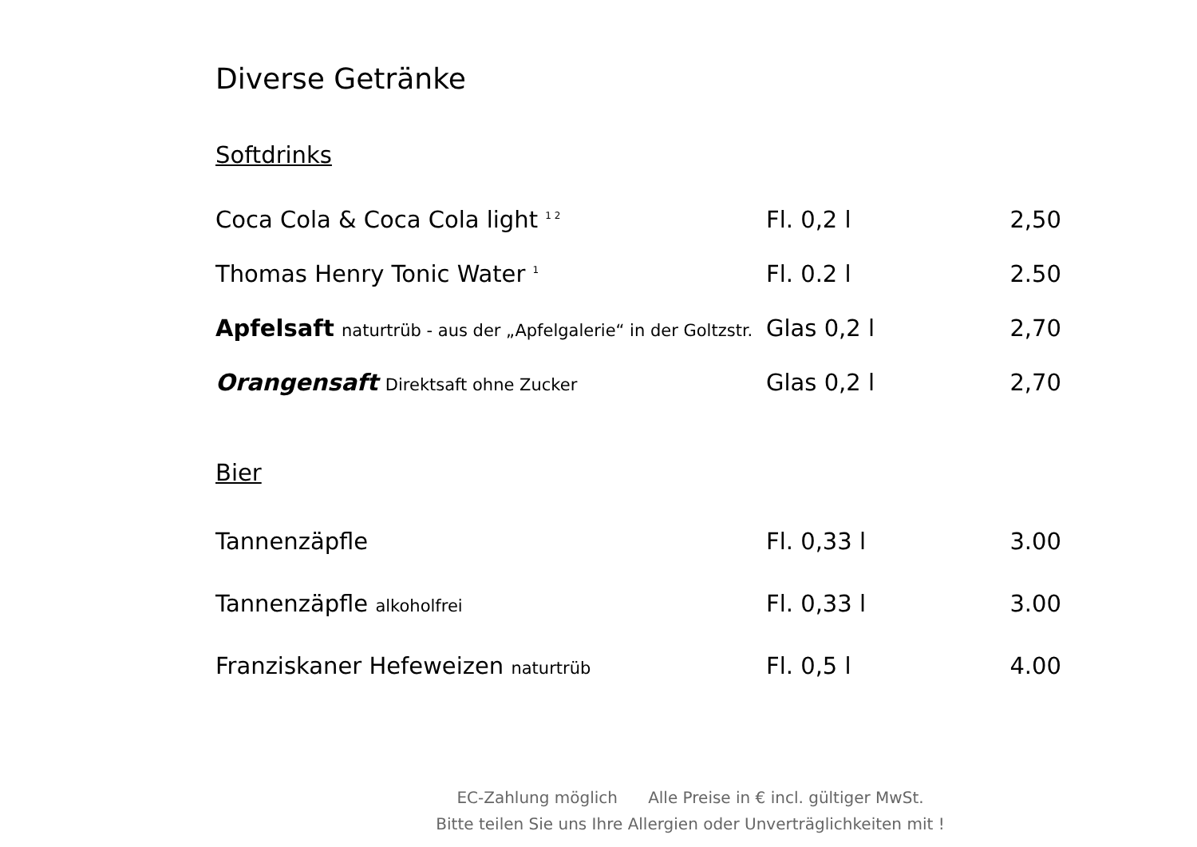Diverse Getränke
Softdrinks
| Coca Cola & Coca Cola light <sup>1 2</sup> | Fl. 0,2 l | 2,50 |
| Thomas Henry Tonic Water <sup>1</sup> | Fl. 0.2 l | 2.50 |
| Apfelsaft naturtrüb - aus der „Apfelgalerie“ in der Goltzstr. | Glas 0,2 l | 2,70 |
| Orangensaft Direktsaft ohne Zucker | Glas 0,2 l | 2,70 |
Bier
| Tannenzäpfle | Fl. 0,33 l | 3.00 |
| Tannenzäpfle alkoholfrei | Fl. 0,33 l | 3.00 |
| Franziskaner Hefeweizen naturtrüb | Fl. 0,5 l | 4.00 |
EC-Zahlung möglich Alle Preise in € incl. gültiger MwSt.
Bitte teilen Sie uns Ihre Allergien oder Unverträglichkeiten mit !